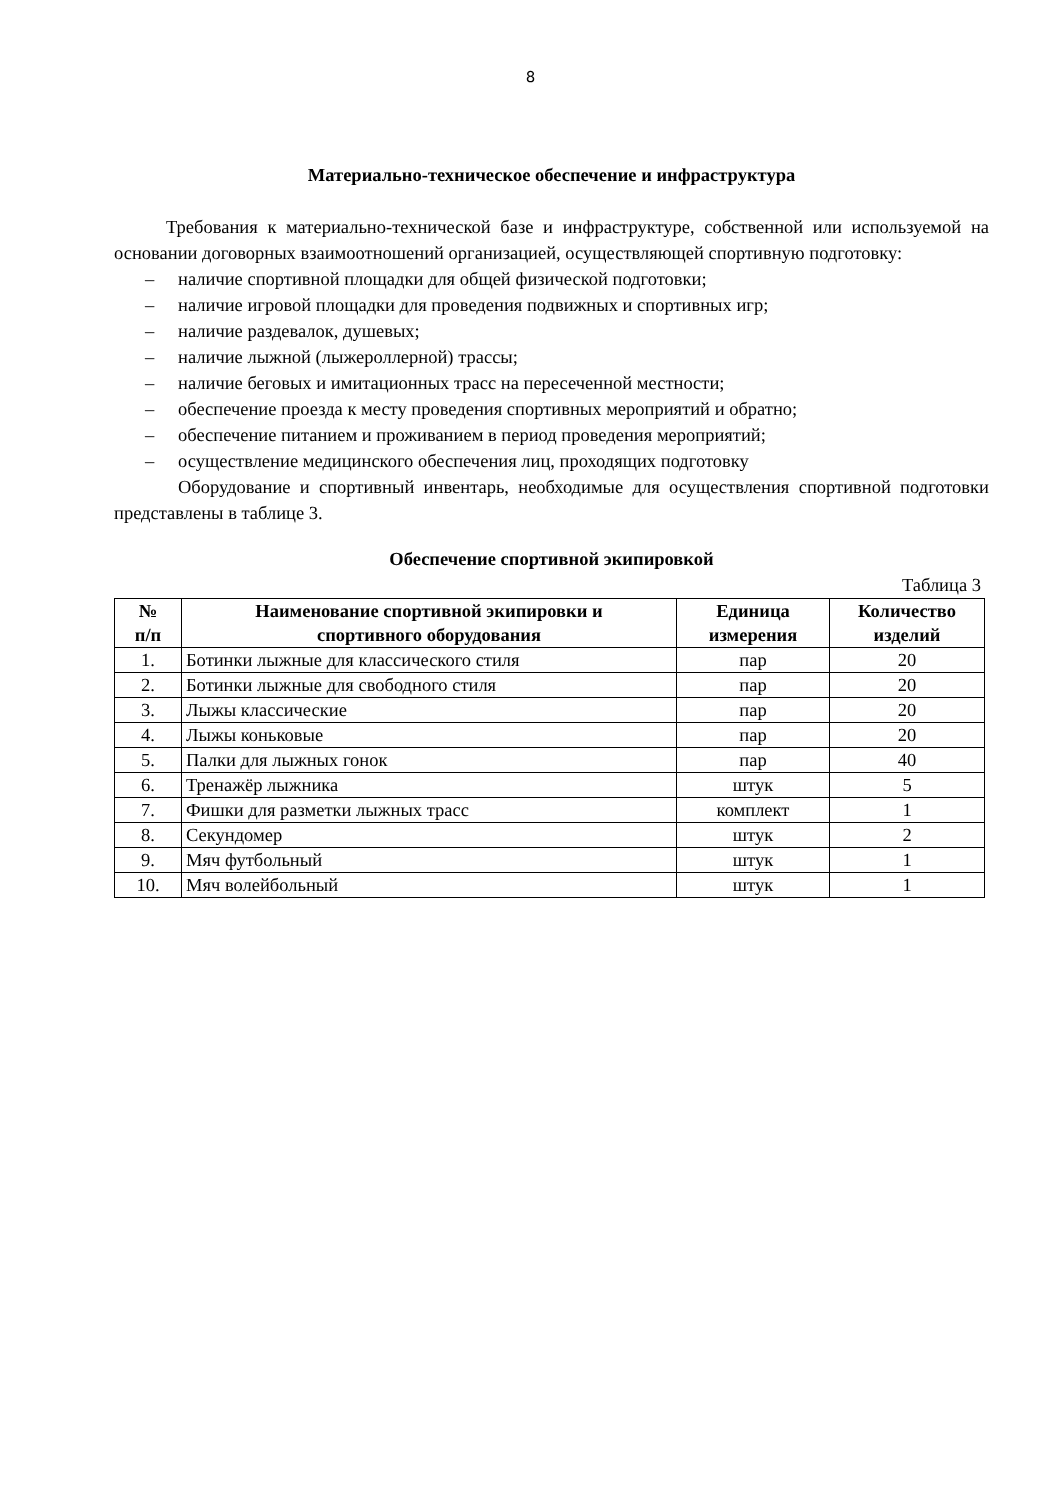8
Материально-техническое обеспечение и инфраструктура
Требования к материально-технической базе и инфраструктуре, собственной или используемой на основании договорных взаимоотношений организацией, осуществляющей спортивную подготовку:
– наличие спортивной площадки для общей физической подготовки;
– наличие игровой площадки для проведения подвижных и спортивных игр;
– наличие раздевалок, душевых;
– наличие лыжной (лыжероллерной) трассы;
– наличие беговых и имитационных трасс на пересеченной местности;
– обеспечение проезда к месту проведения спортивных мероприятий и обратно;
– обеспечение питанием и проживанием в период проведения мероприятий;
– осуществление медицинского обеспечения лиц, проходящих подготовку
Оборудование и спортивный инвентарь, необходимые для осуществления спортивной подготовки представлены в таблице 3.
Обеспечение спортивной экипировкой
Таблица 3
| № п/п | Наименование спортивной экипировки и спортивного оборудования | Единица измерения | Количество изделий |
| --- | --- | --- | --- |
| 1. | Ботинки лыжные для классического стиля | пар | 20 |
| 2. | Ботинки лыжные для свободного стиля | пар | 20 |
| 3. | Лыжы классические | пар | 20 |
| 4. | Лыжы коньковые | пар | 20 |
| 5. | Палки для лыжных гонок | пар | 40 |
| 6. | Тренажёр лыжника | штук | 5 |
| 7. | Фишки для разметки лыжных трасс | комплект | 1 |
| 8. | Секундомер | штук | 2 |
| 9. | Мяч футбольный | штук | 1 |
| 10. | Мяч волейбольный | штук | 1 |